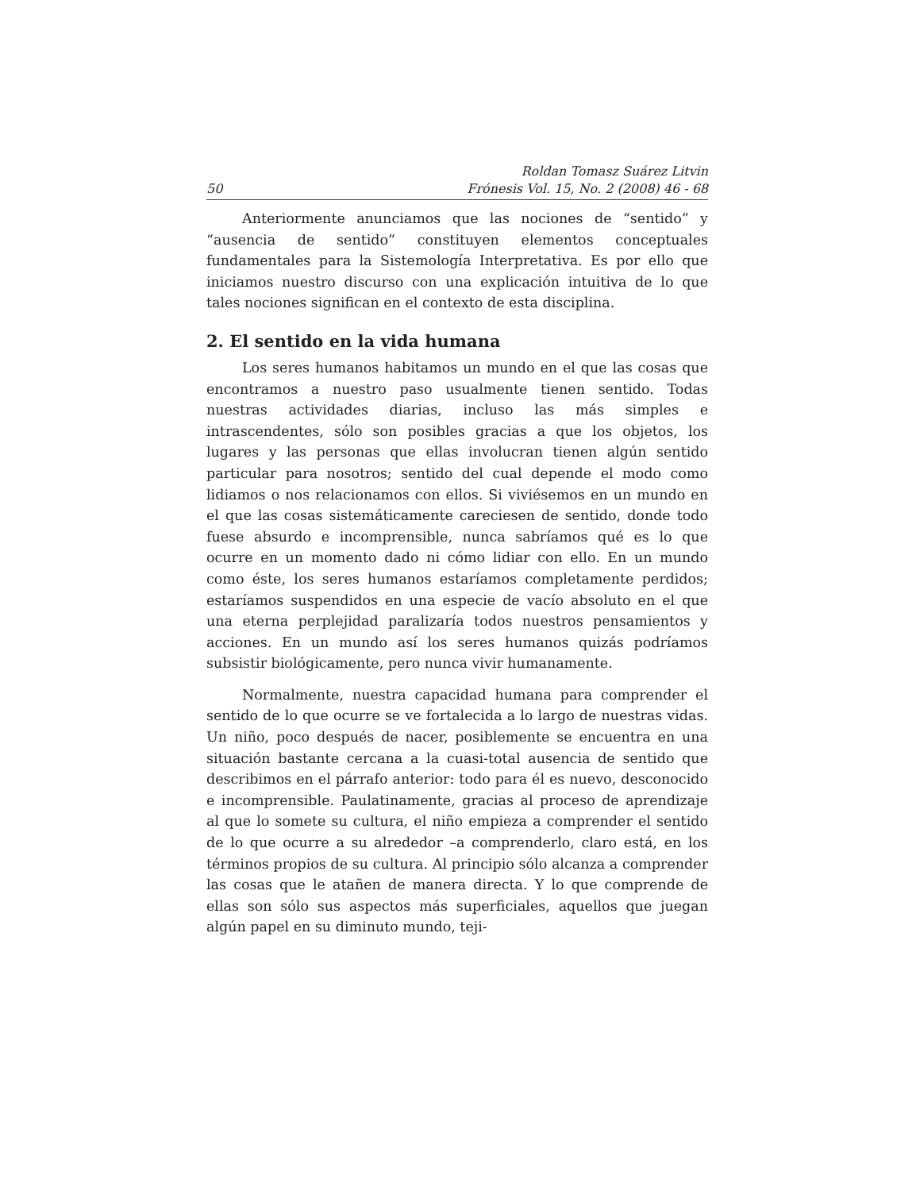50 Roldan Tomasz Suárez Litvin
Frónesis Vol. 15, No. 2 (2008) 46 - 68
Anteriormente anunciamos que las nociones de “sentido” y “ausencia de sentido” constituyen elementos conceptuales fundamentales para la Sistemología Interpretativa. Es por ello que iniciamos nuestro discurso con una explicación intuitiva de lo que tales nociones significan en el contexto de esta disciplina.
2. El sentido en la vida humana
Los seres humanos habitamos un mundo en el que las cosas que encontramos a nuestro paso usualmente tienen sentido. Todas nuestras actividades diarias, incluso las más simples e intrascendentes, sólo son posibles gracias a que los objetos, los lugares y las personas que ellas involucran tienen algún sentido particular para nosotros; sentido del cual depende el modo como lidiamos o nos relacionamos con ellos. Si viviésemos en un mundo en el que las cosas sistemáticamente careciesen de sentido, donde todo fuese absurdo e incomprensible, nunca sabríamos qué es lo que ocurre en un momento dado ni cómo lidiar con ello. En un mundo como éste, los seres humanos estaríamos completamente perdidos; estaríamos suspendidos en una especie de vacío absoluto en el que una eterna perplejidad paralizaría todos nuestros pensamientos y acciones. En un mundo así los seres humanos quizás podríamos subsistir biológicamente, pero nunca vivir humanamente.
Normalmente, nuestra capacidad humana para comprender el sentido de lo que ocurre se ve fortalecida a lo largo de nuestras vidas. Un niño, poco después de nacer, posiblemente se encuentra en una situación bastante cercana a la cuasi-total ausencia de sentido que describimos en el párrafo anterior: todo para él es nuevo, desconocido e incomprensible. Paulatinamente, gracias al proceso de aprendizaje al que lo somete su cultura, el niño empieza a comprender el sentido de lo que ocurre a su alrededor –a comprenderlo, claro está, en los términos propios de su cultura. Al principio sólo alcanza a comprender las cosas que le atañen de manera directa. Y lo que comprende de ellas son sólo sus aspectos más superficiales, aquellos que juegan algún papel en su diminuto mundo, teji-